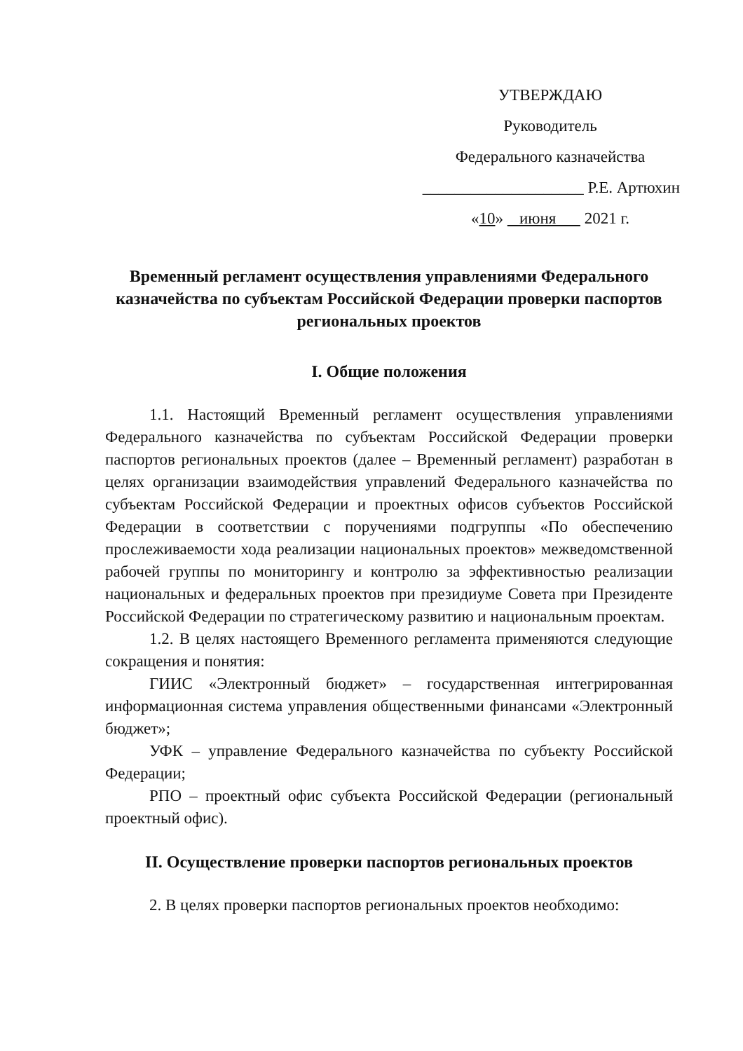УТВЕРЖДАЮ
Руководитель
Федерального казначейства
____________________ Р.Е. Артюхин
«10» июня 2021 г.
Временный регламент осуществления управлениями Федерального казначейства по субъектам Российской Федерации проверки паспортов региональных проектов
I. Общие положения
1.1. Настоящий Временный регламент осуществления управлениями Федерального казначейства по субъектам Российской Федерации проверки паспортов региональных проектов (далее – Временный регламент) разработан в целях организации взаимодействия управлений Федерального казначейства по субъектам Российской Федерации и проектных офисов субъектов Российской Федерации в соответствии с поручениями подгруппы «По обеспечению прослеживаемости хода реализации национальных проектов» межведомственной рабочей группы по мониторингу и контролю за эффективностью реализации национальных и федеральных проектов при президиуме Совета при Президенте Российской Федерации по стратегическому развитию и национальным проектам.
1.2. В целях настоящего Временного регламента применяются следующие сокращения и понятия:
ГИИС «Электронный бюджет» – государственная интегрированная информационная система управления общественными финансами «Электронный бюджет»;
УФК – управление Федерального казначейства по субъекту Российской Федерации;
РПО – проектный офис субъекта Российской Федерации (региональный проектный офис).
II. Осуществление проверки паспортов региональных проектов
2. В целях проверки паспортов региональных проектов необходимо: